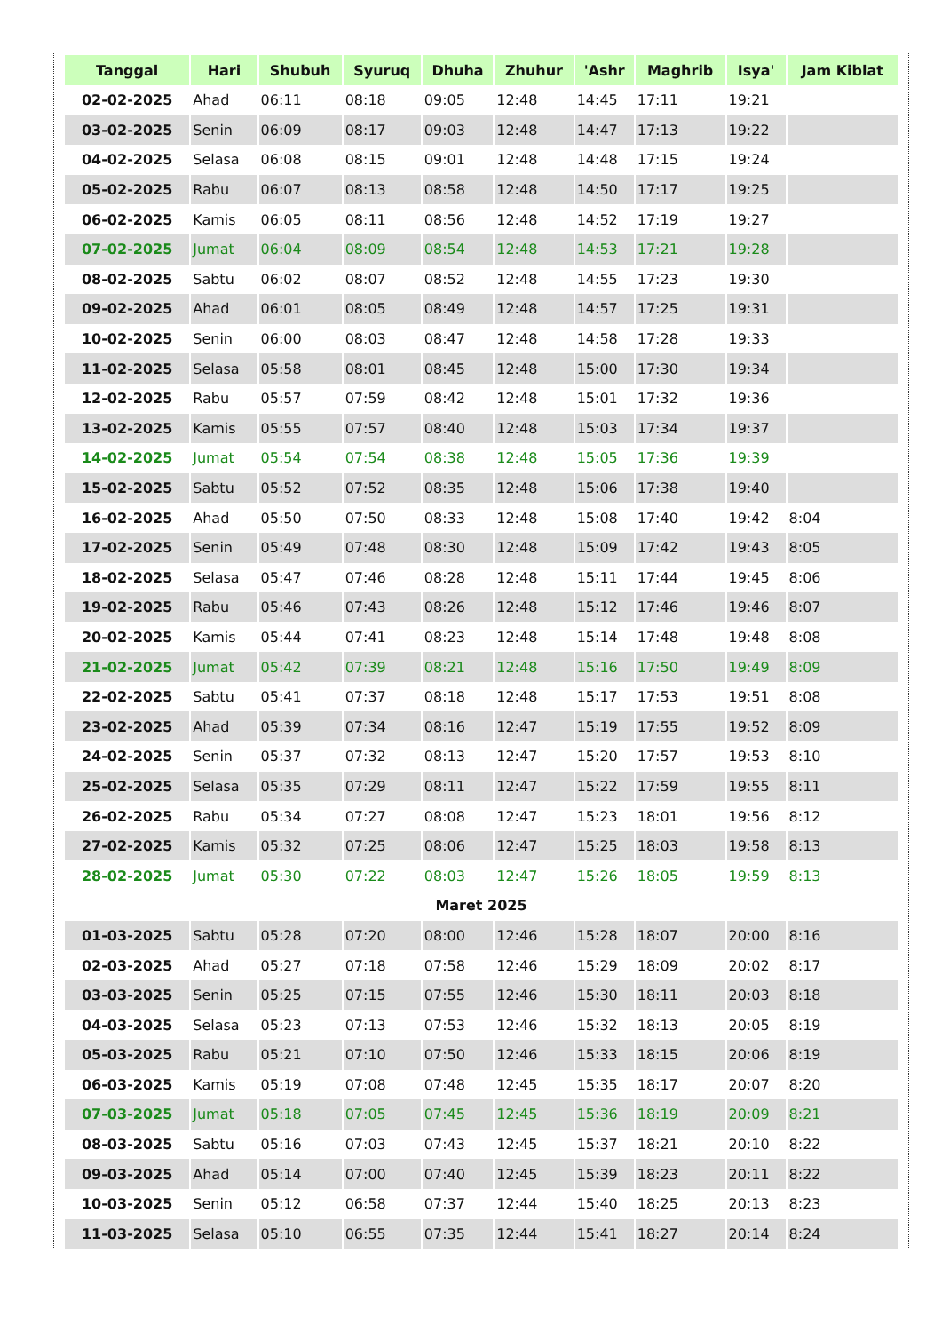| Tanggal | Hari | Shubuh | Syuruq | Dhuha | Zhuhur | 'Ashr | Maghrib | Isya' | Jam Kiblat |
| --- | --- | --- | --- | --- | --- | --- | --- | --- | --- |
| 02-02-2025 | Ahad | 06:11 | 08:18 | 09:05 | 12:48 | 14:45 | 17:11 | 19:21 | |
| 03-02-2025 | Senin | 06:09 | 08:17 | 09:03 | 12:48 | 14:47 | 17:13 | 19:22 | |
| 04-02-2025 | Selasa | 06:08 | 08:15 | 09:01 | 12:48 | 14:48 | 17:15 | 19:24 | |
| 05-02-2025 | Rabu | 06:07 | 08:13 | 08:58 | 12:48 | 14:50 | 17:17 | 19:25 | |
| 06-02-2025 | Kamis | 06:05 | 08:11 | 08:56 | 12:48 | 14:52 | 17:19 | 19:27 | |
| 07-02-2025 | Jumat | 06:04 | 08:09 | 08:54 | 12:48 | 14:53 | 17:21 | 19:28 | |
| 08-02-2025 | Sabtu | 06:02 | 08:07 | 08:52 | 12:48 | 14:55 | 17:23 | 19:30 | |
| 09-02-2025 | Ahad | 06:01 | 08:05 | 08:49 | 12:48 | 14:57 | 17:25 | 19:31 | |
| 10-02-2025 | Senin | 06:00 | 08:03 | 08:47 | 12:48 | 14:58 | 17:28 | 19:33 | |
| 11-02-2025 | Selasa | 05:58 | 08:01 | 08:45 | 12:48 | 15:00 | 17:30 | 19:34 | |
| 12-02-2025 | Rabu | 05:57 | 07:59 | 08:42 | 12:48 | 15:01 | 17:32 | 19:36 | |
| 13-02-2025 | Kamis | 05:55 | 07:57 | 08:40 | 12:48 | 15:03 | 17:34 | 19:37 | |
| 14-02-2025 | Jumat | 05:54 | 07:54 | 08:38 | 12:48 | 15:05 | 17:36 | 19:39 | |
| 15-02-2025 | Sabtu | 05:52 | 07:52 | 08:35 | 12:48 | 15:06 | 17:38 | 19:40 | |
| 16-02-2025 | Ahad | 05:50 | 07:50 | 08:33 | 12:48 | 15:08 | 17:40 | 19:42 | 8:04 |
| 17-02-2025 | Senin | 05:49 | 07:48 | 08:30 | 12:48 | 15:09 | 17:42 | 19:43 | 8:05 |
| 18-02-2025 | Selasa | 05:47 | 07:46 | 08:28 | 12:48 | 15:11 | 17:44 | 19:45 | 8:06 |
| 19-02-2025 | Rabu | 05:46 | 07:43 | 08:26 | 12:48 | 15:12 | 17:46 | 19:46 | 8:07 |
| 20-02-2025 | Kamis | 05:44 | 07:41 | 08:23 | 12:48 | 15:14 | 17:48 | 19:48 | 8:08 |
| 21-02-2025 | Jumat | 05:42 | 07:39 | 08:21 | 12:48 | 15:16 | 17:50 | 19:49 | 8:09 |
| 22-02-2025 | Sabtu | 05:41 | 07:37 | 08:18 | 12:48 | 15:17 | 17:53 | 19:51 | 8:08 |
| 23-02-2025 | Ahad | 05:39 | 07:34 | 08:16 | 12:47 | 15:19 | 17:55 | 19:52 | 8:09 |
| 24-02-2025 | Senin | 05:37 | 07:32 | 08:13 | 12:47 | 15:20 | 17:57 | 19:53 | 8:10 |
| 25-02-2025 | Selasa | 05:35 | 07:29 | 08:11 | 12:47 | 15:22 | 17:59 | 19:55 | 8:11 |
| 26-02-2025 | Rabu | 05:34 | 07:27 | 08:08 | 12:47 | 15:23 | 18:01 | 19:56 | 8:12 |
| 27-02-2025 | Kamis | 05:32 | 07:25 | 08:06 | 12:47 | 15:25 | 18:03 | 19:58 | 8:13 |
| 28-02-2025 | Jumat | 05:30 | 07:22 | 08:03 | 12:47 | 15:26 | 18:05 | 19:59 | 8:13 |
| Maret 2025 | | | | | | | | | |
| 01-03-2025 | Sabtu | 05:28 | 07:20 | 08:00 | 12:46 | 15:28 | 18:07 | 20:00 | 8:16 |
| 02-03-2025 | Ahad | 05:27 | 07:18 | 07:58 | 12:46 | 15:29 | 18:09 | 20:02 | 8:17 |
| 03-03-2025 | Senin | 05:25 | 07:15 | 07:55 | 12:46 | 15:30 | 18:11 | 20:03 | 8:18 |
| 04-03-2025 | Selasa | 05:23 | 07:13 | 07:53 | 12:46 | 15:32 | 18:13 | 20:05 | 8:19 |
| 05-03-2025 | Rabu | 05:21 | 07:10 | 07:50 | 12:46 | 15:33 | 18:15 | 20:06 | 8:19 |
| 06-03-2025 | Kamis | 05:19 | 07:08 | 07:48 | 12:45 | 15:35 | 18:17 | 20:07 | 8:20 |
| 07-03-2025 | Jumat | 05:18 | 07:05 | 07:45 | 12:45 | 15:36 | 18:19 | 20:09 | 8:21 |
| 08-03-2025 | Sabtu | 05:16 | 07:03 | 07:43 | 12:45 | 15:37 | 18:21 | 20:10 | 8:22 |
| 09-03-2025 | Ahad | 05:14 | 07:00 | 07:40 | 12:45 | 15:39 | 18:23 | 20:11 | 8:22 |
| 10-03-2025 | Senin | 05:12 | 06:58 | 07:37 | 12:44 | 15:40 | 18:25 | 20:13 | 8:23 |
| 11-03-2025 | Selasa | 05:10 | 06:55 | 07:35 | 12:44 | 15:41 | 18:27 | 20:14 | 8:24 |